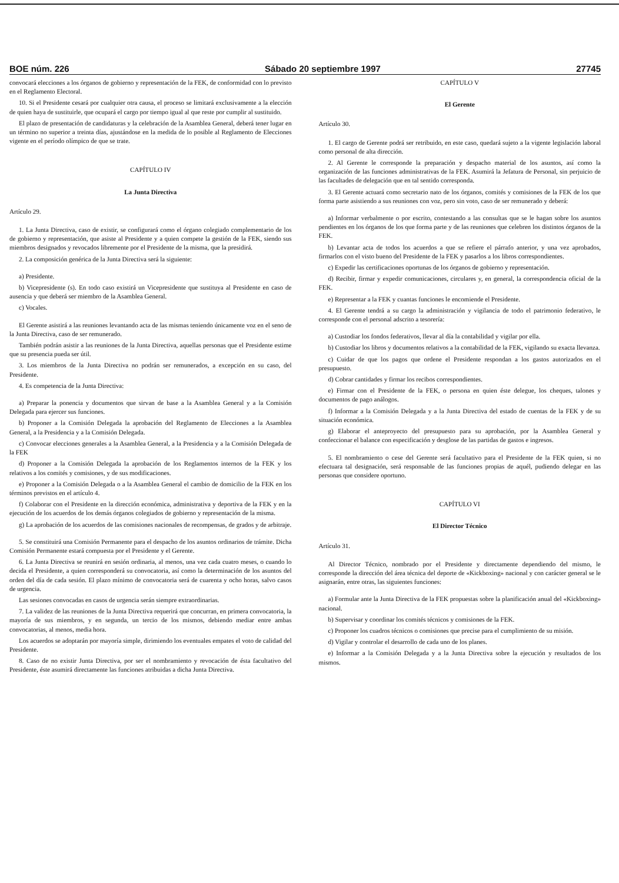BOE núm. 226 Sábado 20 septiembre 1997 27745
convocará elecciones a los órganos de gobierno y representación de la FEK, de conformidad con lo previsto en el Reglamento Electoral.
10. Si el Presidente cesará por cualquier otra causa, el proceso se limitará exclusivamente a la elección de quien haya de sustituirle, que ocupará el cargo por tiempo igual al que reste por cumplir al sustituido.
El plazo de presentación de candidaturas y la celebración de la Asamblea General, deberá tener lugar en un término no superior a treinta días, ajustándose en la medida de lo posible al Reglamento de Elecciones vigente en el período olímpico de que se trate.
CAPÍTULO IV
La Junta Directiva
Artículo 29.
1. La Junta Directiva, caso de existir, se configurará como el órgano colegiado complementario de los de gobierno y representación, que asiste al Presidente y a quien compete la gestión de la FEK, siendo sus miembros designados y revocados libremente por el Presidente de la misma, que la presidirá.
2. La composición genérica de la Junta Directiva será la siguiente:
a) Presidente.
b) Vicepresidente (s). En todo caso existirá un Vicepresidente que sustituya al Presidente en caso de ausencia y que deberá ser miembro de la Asamblea General.
c) Vocales.
El Gerente asistirá a las reuniones levantando acta de las mismas teniendo únicamente voz en el seno de la Junta Directiva, caso de ser remunerado.
También podrán asistir a las reuniones de la Junta Directiva, aquellas personas que el Presidente estime que su presencia pueda ser útil.
3. Los miembros de la Junta Directiva no podrán ser remunerados, a excepción en su caso, del Presidente.
4. Es competencia de la Junta Directiva:
a) Preparar la ponencia y documentos que sirvan de base a la Asamblea General y a la Comisión Delegada para ejercer sus funciones.
b) Proponer a la Comisión Delegada la aprobación del Reglamento de Elecciones a la Asamblea General, a la Presidencia y a la Comisión Delegada.
c) Convocar elecciones generales a la Asamblea General, a la Presidencia y a la Comisión Delegada de la FEK
d) Proponer a la Comisión Delegada la aprobación de los Reglamentos internos de la FEK y los relativos a los comités y comisiones, y de sus modificaciones.
e) Proponer a la Comisión Delegada o a la Asamblea General el cambio de domicilio de la FEK en los términos previstos en el artículo 4.
f) Colaborar con el Presidente en la dirección económica, administrativa y deportiva de la FEK y en la ejecución de los acuerdos de los demás órganos colegiados de gobierno y representación de la misma.
g) La aprobación de los acuerdos de las comisiones nacionales de recompensas, de grados y de arbitraje.
5. Se constituirá una Comisión Permanente para el despacho de los asuntos ordinarios de trámite. Dicha Comisión Permanente estará compuesta por el Presidente y el Gerente.
6. La Junta Directiva se reunirá en sesión ordinaria, al menos, una vez cada cuatro meses, o cuando lo decida el Presidente, a quien corresponderá su convocatoria, así como la determinación de los asuntos del orden del día de cada sesión. El plazo mínimo de convocatoria será de cuarenta y ocho horas, salvo casos de urgencia.
Las sesiones convocadas en casos de urgencia serán siempre extraordinarias.
7. La validez de las reuniones de la Junta Directiva requerirá que concurran, en primera convocatoria, la mayoría de sus miembros, y en segunda, un tercio de los mismos, debiendo mediar entre ambas convocatorias, al menos, media hora.
Los acuerdos se adoptarán por mayoría simple, dirimiendo los eventuales empates el voto de calidad del Presidente.
8. Caso de no existir Junta Directiva, por ser el nombramiento y revocación de ésta facultativo del Presidente, éste asumirá directamente las funciones atribuidas a dicha Junta Directiva.
CAPÍTULO V
El Gerente
Artículo 30.
1. El cargo de Gerente podrá ser retribuido, en este caso, quedará sujeto a la vigente legislación laboral como personal de alta dirección.
2. Al Gerente le corresponde la preparación y despacho material de los asuntos, así como la organización de las funciones administrativas de la FEK. Asumirá la Jefatura de Personal, sin perjuicio de las facultades de delegación que en tal sentido corresponda.
3. El Gerente actuará como secretario nato de los órganos, comités y comisiones de la FEK de los que forma parte asistiendo a sus reuniones con voz, pero sin voto, caso de ser remunerado y deberá:
a) Informar verbalmente o por escrito, contestando a las consultas que se le hagan sobre los asuntos pendientes en los órganos de los que forma parte y de las reuniones que celebren los distintos órganos de la FEK.
b) Levantar acta de todos los acuerdos a que se refiere el párrafo anterior, y una vez aprobados, firmarlos con el visto bueno del Presidente de la FEK y pasarlos a los libros correspondientes.
c) Expedir las certificaciones oportunas de los órganos de gobierno y representación.
d) Recibir, firmar y expedir comunicaciones, circulares y, en general, la correspondencia oficial de la FEK.
e) Representar a la FEK y cuantas funciones le encomiende el Presidente.
4. El Gerente tendrá a su cargo la administración y vigilancia de todo el patrimonio federativo, le corresponde con el personal adscrito a tesorería:
a) Custodiar los fondos federativos, llevar al día la contabilidad y vigilar por ella.
b) Custodiar los libros y documentos relativos a la contabilidad de la FEK, vigilando su exacta llevanza.
c) Cuidar de que los pagos que ordene el Presidente respondan a los gastos autorizados en el presupuesto.
d) Cobrar cantidades y firmar los recibos correspondientes.
e) Firmar con el Presidente de la FEK, o persona en quien éste delegue, los cheques, talones y documentos de pago análogos.
f) Informar a la Comisión Delegada y a la Junta Directiva del estado de cuentas de la FEK y de su situación económica.
g) Elaborar el anteproyecto del presupuesto para su aprobación, por la Asamblea General y confeccionar el balance con especificación y desglose de las partidas de gastos e ingresos.
5. El nombramiento o cese del Gerente será facultativo para el Presidente de la FEK quien, si no efectuara tal designación, será responsable de las funciones propias de aquél, pudiendo delegar en las personas que considere oportuno.
CAPÍTULO VI
El Director Técnico
Artículo 31.
Al Director Técnico, nombrado por el Presidente y directamente dependiendo del mismo, le corresponde la dirección del área técnica del deporte de «Kickboxing» nacional y con carácter general se le asignarán, entre otras, las siguientes funciones:
a) Formular ante la Junta Directiva de la FEK propuestas sobre la planificación anual del «Kickboxing» nacional.
b) Supervisar y coordinar los comités técnicos y comisiones de la FEK.
c) Proponer los cuadros técnicos o comisiones que precise para el cumplimiento de su misión.
d) Vigilar y controlar el desarrollo de cada uno de los planes.
e) Informar a la Comisión Delegada y a la Junta Directiva sobre la ejecución y resultados de los mismos.